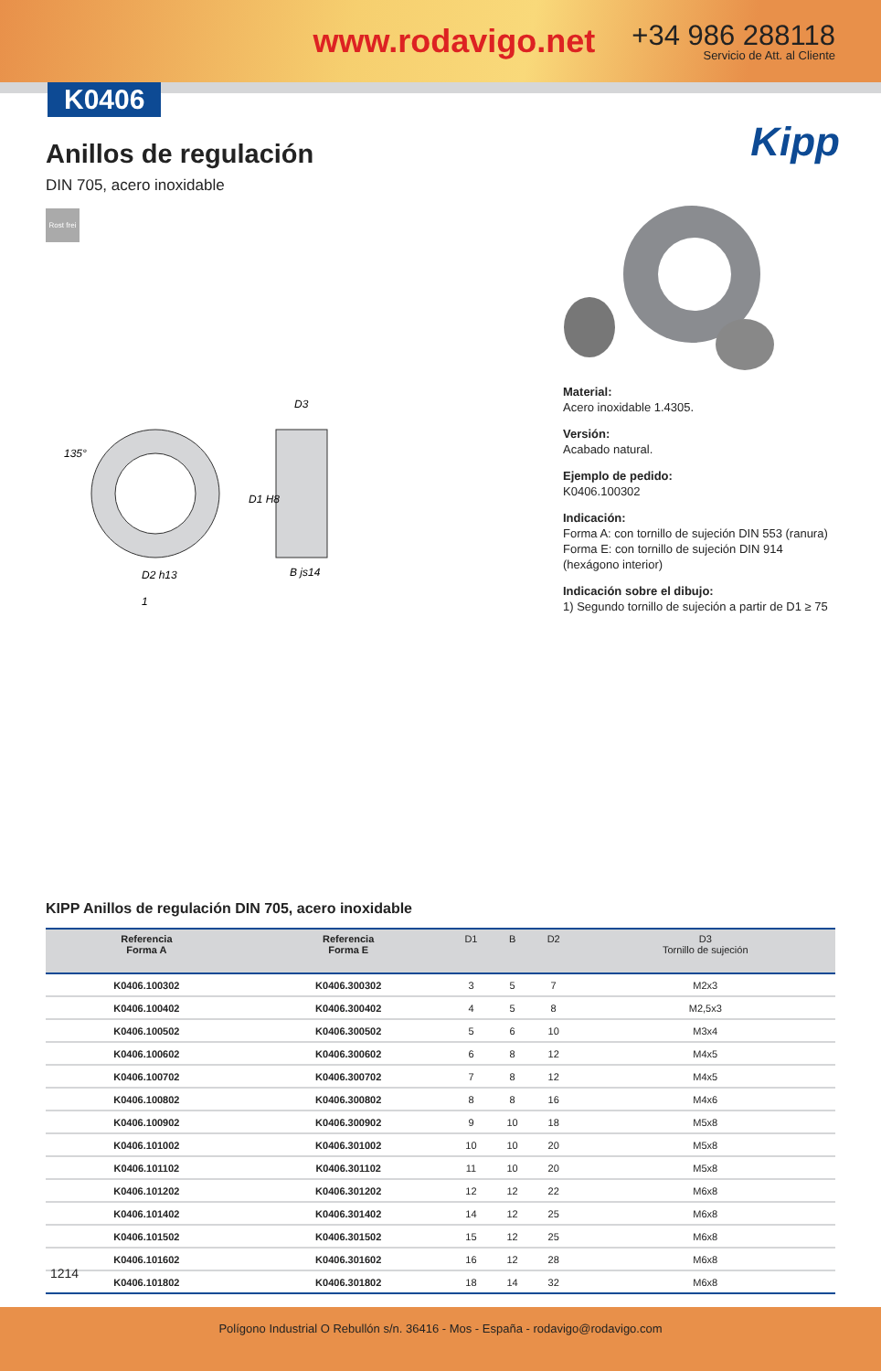www.rodavigo.net +34 986 288118
Servicio de Att. al Cliente
K0406
Anillos de regulación
DIN 705, acero inoxidable
Rost frei
Kipp
D2 h13
B js14
D3
1
135°
D1 H8
Material:
Acero inoxidable 1.4305.
Versión:
Acabado natural.
Ejemplo de pedido:
K0406.100302
Indicación:
Forma A: con tornillo de sujeción DIN 553 (ranura)
Forma E: con tornillo de sujeción DIN 914 (hexágono interior)
Indicación sobre el dibujo:
1) Segundo tornillo de sujeción a partir de D1 ≥ 75
KIPP Anillos de regulación DIN 705, acero inoxidable
| Referencia Forma A | Referencia Forma E | D1 | B | D2 | D3 Tornillo de sujeción |
| --- | --- | --- | --- | --- | --- |
| K0406.100302 | K0406.300302 | 3 | 5 | 7 | M2x3 |
| K0406.100402 | K0406.300402 | 4 | 5 | 8 | M2,5x3 |
| K0406.100502 | K0406.300502 | 5 | 6 | 10 | M3x4 |
| K0406.100602 | K0406.300602 | 6 | 8 | 12 | M4x5 |
| K0406.100702 | K0406.300702 | 7 | 8 | 12 | M4x5 |
| K0406.100802 | K0406.300802 | 8 | 8 | 16 | M4x6 |
| K0406.100902 | K0406.300902 | 9 | 10 | 18 | M5x8 |
| K0406.101002 | K0406.301002 | 10 | 10 | 20 | M5x8 |
| K0406.101102 | K0406.301102 | 11 | 10 | 20 | M5x8 |
| K0406.101202 | K0406.301202 | 12 | 12 | 22 | M6x8 |
| K0406.101402 | K0406.301402 | 14 | 12 | 25 | M6x8 |
| K0406.101502 | K0406.301502 | 15 | 12 | 25 | M6x8 |
| K0406.101602 | K0406.301602 | 16 | 12 | 28 | M6x8 |
| K0406.101802 | K0406.301802 | 18 | 14 | 32 | M6x8 |
1214
Polígono Industrial O Rebullón s/n. 36416 - Mos - España - rodavigo@rodavigo.com